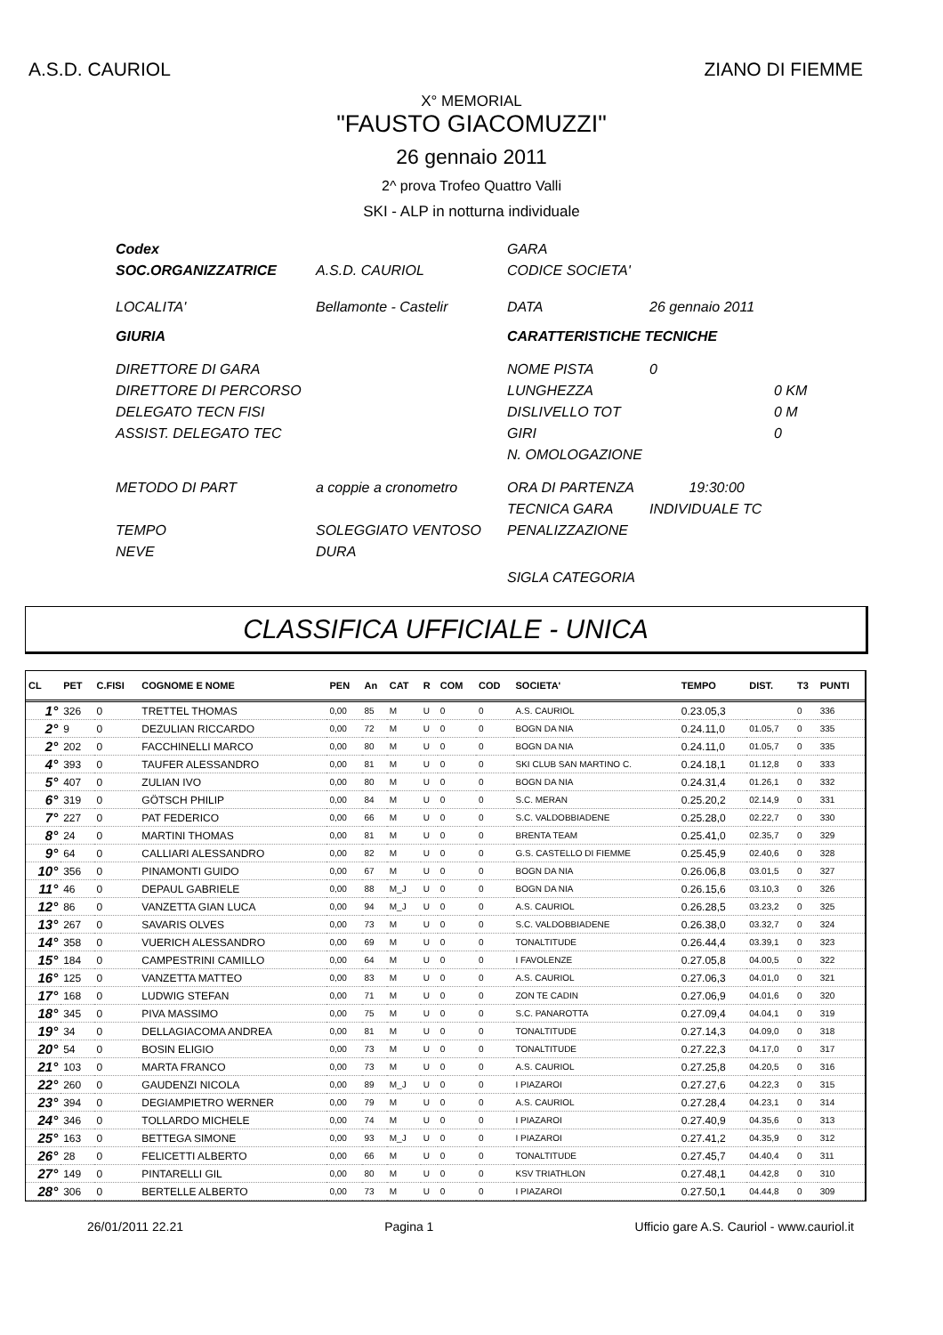A.S.D. CAURIOL ZIANO DI FIEMME
X° MEMORIAL
"FAUSTO GIACOMUZZI"
26 gennaio 2011
2^ prova Trofeo Quattro Valli
SKI - ALP in notturna individuale
| Codex | | GARA | | |
| SOC.ORGANIZZATRICE | A.S.D. CAURIOL | CODICE SOCIETA' | | |
| LOCALITA' | Bellamonte - Castelir | DATA | 26 gennaio 2011 | |
| GIURIA | | CARATTERISTICHE TECNICHE | | |
| DIRETTORE DI GARA | | NOME PISTA | 0 | |
| DIRETTORE DI PERCORSO | | LUNGHEZZA | | 0 KM |
| DELEGATO TECN FISI | | DISLIVELLO TOT | | 0 M |
| ASSIST. DELEGATO TEC | | GIRI | | 0 |
| | | N. OMOLOGAZIONE | | |
| METODO DI PART | a coppie a cronometro | ORA DI PARTENZA | 19:30:00 | |
| | | TECNICA GARA | INDIVIDUALE TC | |
| TEMPO | SOLEGGIATO VENTOSO | PENALIZZAZIONE | | |
| NEVE | DURA | | | |
| | | SIGLA CATEGORIA | | |
CLASSIFICA UFFICIALE - UNICA
| CL | PET | C.FISI | COGNOME E NOME | PEN | An | CAT | R | COM | COD | SOCIETA' | TEMPO | DIST. | T3 | PUNTI |
| --- | --- | --- | --- | --- | --- | --- | --- | --- | --- | --- | --- | --- | --- | --- |
| 1° | 326 | 0 | TRETTEL THOMAS | 0,00 | 85 | M | U | 0 | 0 | A.S. CAURIOL | 0.23.05,3 | | 0 | 336 |
| 2° | 9 | 0 | DEZULIAN RICCARDO | 0,00 | 72 | M | U | 0 | 0 | BOGN DA NIA | 0.24.11,0 | 01.05,7 | 0 | 335 |
| 2° | 202 | 0 | FACCHINELLI MARCO | 0,00 | 80 | M | U | 0 | 0 | BOGN DA NIA | 0.24.11,0 | 01.05,7 | 0 | 335 |
| 4° | 393 | 0 | TAUFER ALESSANDRO | 0,00 | 81 | M | U | 0 | 0 | SKI CLUB SAN MARTINO C. | 0.24.18,1 | 01.12,8 | 0 | 333 |
| 5° | 407 | 0 | ZULIAN IVO | 0,00 | 80 | M | U | 0 | 0 | BOGN DA NIA | 0.24.31,4 | 01.26,1 | 0 | 332 |
| 6° | 319 | 0 | GÖTSCH PHILIP | 0,00 | 84 | M | U | 0 | 0 | S.C. MERAN | 0.25.20,2 | 02.14,9 | 0 | 331 |
| 7° | 227 | 0 | PAT FEDERICO | 0,00 | 66 | M | U | 0 | 0 | S.C. VALDOBBIADENE | 0.25.28,0 | 02.22,7 | 0 | 330 |
| 8° | 24 | 0 | MARTINI THOMAS | 0,00 | 81 | M | U | 0 | 0 | BRENTA TEAM | 0.25.41,0 | 02.35,7 | 0 | 329 |
| 9° | 64 | 0 | CALLIARI ALESSANDRO | 0,00 | 82 | M | U | 0 | 0 | G.S. CASTELLO DI FIEMME | 0.25.45,9 | 02.40,6 | 0 | 328 |
| 10° | 356 | 0 | PINAMONTI GUIDO | 0,00 | 67 | M | U | 0 | 0 | BOGN DA NIA | 0.26.06,8 | 03.01,5 | 0 | 327 |
| 11° | 46 | 0 | DEPAUL GABRIELE | 0,00 | 88 | M_J | U | 0 | 0 | BOGN DA NIA | 0.26.15,6 | 03.10,3 | 0 | 326 |
| 12° | 86 | 0 | VANZETTA GIAN LUCA | 0,00 | 94 | M_J | U | 0 | 0 | A.S. CAURIOL | 0.26.28,5 | 03.23,2 | 0 | 325 |
| 13° | 267 | 0 | SAVARIS OLVES | 0,00 | 73 | M | U | 0 | 0 | S.C. VALDOBBIADENE | 0.26.38,0 | 03.32,7 | 0 | 324 |
| 14° | 358 | 0 | VUERICH ALESSANDRO | 0,00 | 69 | M | U | 0 | 0 | TONALTITUDE | 0.26.44,4 | 03.39,1 | 0 | 323 |
| 15° | 184 | 0 | CAMPESTRINI CAMILLO | 0,00 | 64 | M | U | 0 | 0 | I FAVOLENZE | 0.27.05,8 | 04.00,5 | 0 | 322 |
| 16° | 125 | 0 | VANZETTA MATTEO | 0,00 | 83 | M | U | 0 | 0 | A.S. CAURIOL | 0.27.06,3 | 04.01,0 | 0 | 321 |
| 17° | 168 | 0 | LUDWIG STEFAN | 0,00 | 71 | M | U | 0 | 0 | ZON TE CADIN | 0.27.06,9 | 04.01,6 | 0 | 320 |
| 18° | 345 | 0 | PIVA MASSIMO | 0,00 | 75 | M | U | 0 | 0 | S.C. PANAROTTA | 0.27.09,4 | 04.04,1 | 0 | 319 |
| 19° | 34 | 0 | DELLAGIACOMA ANDREA | 0,00 | 81 | M | U | 0 | 0 | TONALTITUDE | 0.27.14,3 | 04.09,0 | 0 | 318 |
| 20° | 54 | 0 | BOSIN ELIGIO | 0,00 | 73 | M | U | 0 | 0 | TONALTITUDE | 0.27.22,3 | 04.17,0 | 0 | 317 |
| 21° | 103 | 0 | MARTA FRANCO | 0,00 | 73 | M | U | 0 | 0 | A.S. CAURIOL | 0.27.25,8 | 04.20,5 | 0 | 316 |
| 22° | 260 | 0 | GAUDENZI NICOLA | 0,00 | 89 | M_J | U | 0 | 0 | I PIAZAROI | 0.27.27,6 | 04.22,3 | 0 | 315 |
| 23° | 394 | 0 | DEGIAMPIETRO WERNER | 0,00 | 79 | M | U | 0 | 0 | A.S. CAURIOL | 0.27.28,4 | 04.23,1 | 0 | 314 |
| 24° | 346 | 0 | TOLLARDO MICHELE | 0,00 | 74 | M | U | 0 | 0 | I PIAZAROI | 0.27.40,9 | 04.35,6 | 0 | 313 |
| 25° | 163 | 0 | BETTEGA SIMONE | 0,00 | 93 | M_J | U | 0 | 0 | I PIAZAROI | 0.27.41,2 | 04.35,9 | 0 | 312 |
| 26° | 28 | 0 | FELICETTI ALBERTO | 0,00 | 66 | M | U | 0 | 0 | TONALTITUDE | 0.27.45,7 | 04.40,4 | 0 | 311 |
| 27° | 149 | 0 | PINTARELLI GIL | 0,00 | 80 | M | U | 0 | 0 | KSV TRIATHLON | 0.27.48,1 | 04.42,8 | 0 | 310 |
| 28° | 306 | 0 | BERTELLE ALBERTO | 0,00 | 73 | M | U | 0 | 0 | I PIAZAROI | 0.27.50,1 | 04.44,8 | 0 | 309 |
26/01/2011 22.21 Pagina 1 Ufficio gare A.S. Cauriol - www.cauriol.it